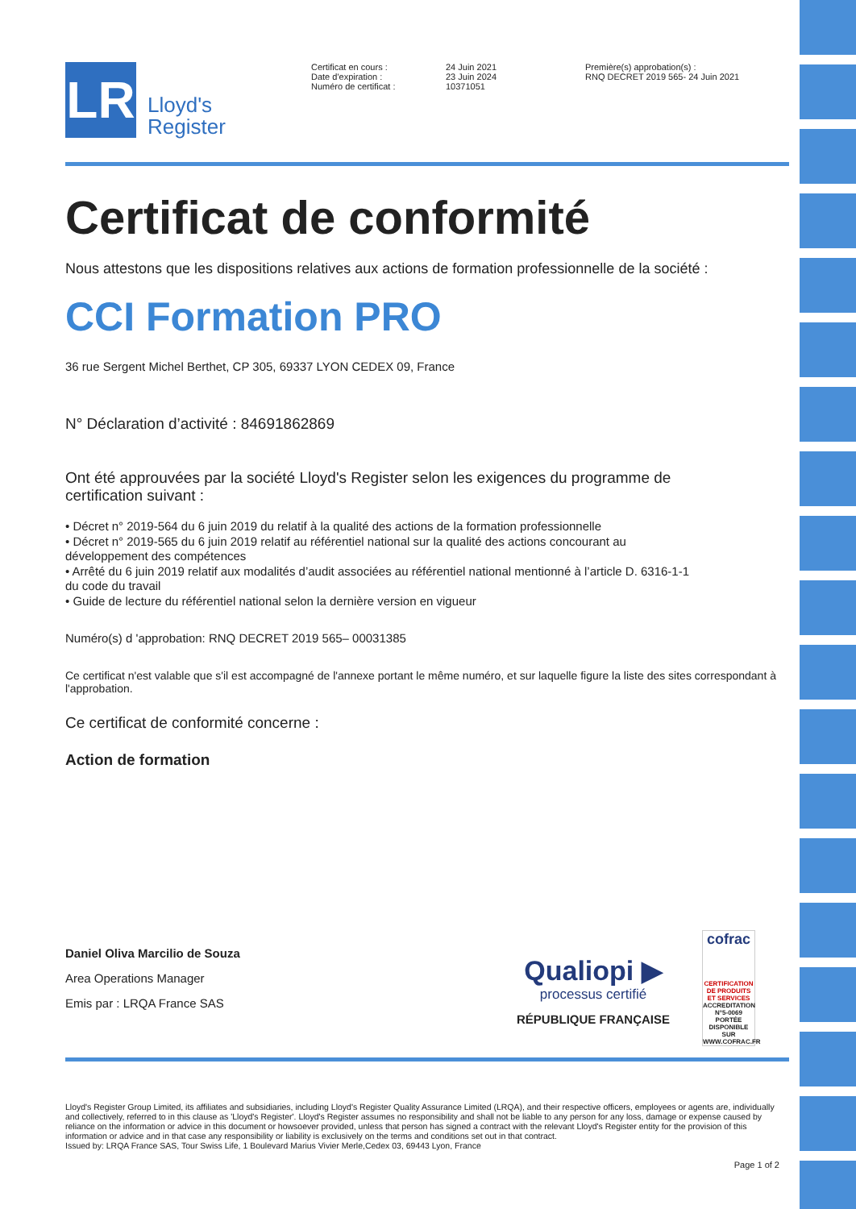LR
Lloyd's
Register
Certificat en cours :
Date d'expiration :
Numéro de certificat :
24 Juin 2021
23 Juin 2024
10371051
Première(s) approbation(s) :
RNQ DECRET 2019 565- 24 Juin 2021
Certificat de conformité
Nous attestons que les dispositions relatives aux actions de formation professionnelle de la société :
CCI Formation PRO
36 rue Sergent Michel Berthet, CP 305, 69337 LYON CEDEX 09, France
N° Déclaration d’activité : 84691862869
Ont été approuvées par la société Lloyd's Register selon les exigences du programme de certification suivant :
• Décret n° 2019-564 du 6 juin 2019 du relatif à la qualité des actions de la formation professionnelle
• Décret n° 2019-565 du 6 juin 2019 relatif au référentiel national sur la qualité des actions concourant au développement des compétences
• Arrêté du 6 juin 2019 relatif aux modalités d’audit associées au référentiel national mentionné à l’article D. 6316-1-1 du code du travail
• Guide de lecture du référentiel national selon la dernière version en vigueur
Numéro(s) d 'approbation: RNQ DECRET 2019 565– 00031385
Ce certificat n'est valable que s'il est accompagné de l'annexe portant le même numéro, et sur laquelle figure la liste des sites correspondant à l'approbation.
Ce certificat de conformité concerne :
Action de formation
Daniel Oliva Marcilio de Souza
Area Operations Manager
Emis par : LRQA France SAS
Qualiopi ▶
processus certifié
RÉPUBLIQUE FRANÇAISE
cofrac
CERTIFICATION DE PRODUITS ET SERVICES
ACCREDITATION N°5-0069 PORTÉE DISPONIBLE SUR WWW.COFRAC.FR
Lloyd's Register Group Limited, its affiliates and subsidiaries, including Lloyd's Register Quality Assurance Limited (LRQA), and their respective officers, employees or agents are, individually and collectively, referred to in this clause as 'Lloyd's Register'. Lloyd's Register assumes no responsibility and shall not be liable to any person for any loss, damage or expense caused by reliance on the information or advice in this document or howsoever provided, unless that person has signed a contract with the relevant Lloyd's Register entity for the provision of this information or advice and in that case any responsibility or liability is exclusively on the terms and conditions set out in that contract.
Issued by: LRQA France SAS, Tour Swiss Life, 1 Boulevard Marius Vivier Merle,Cedex 03, 69443 Lyon, France
Page 1 of 2